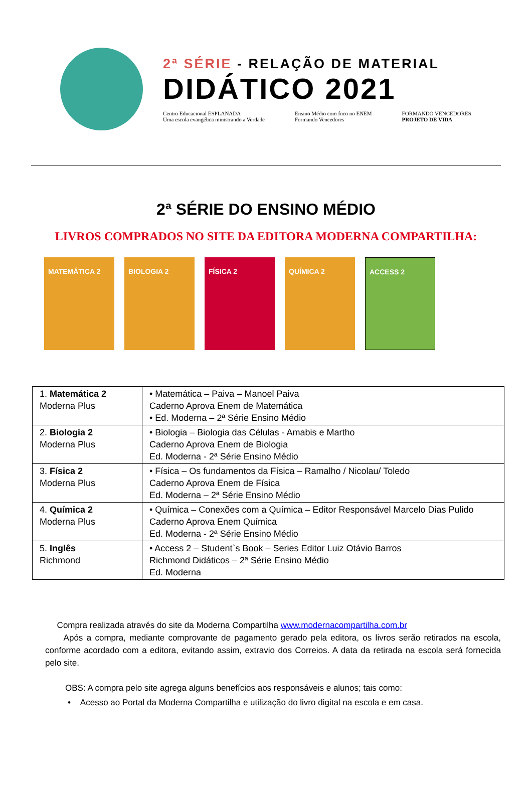2ª SÉRIE - RELAÇÃO DE MATERIAL
DIDÁTICO 2021
Centro Educacional ESPLANADA
Uma escola evangélica ministrando a Verdade
Ensino Médio com foco no ENEM
Formando Vencedores
FORMANDO VENCEDORES
PROJETO DE VIDA
2ª SÉRIE DO ENSINO MÉDIO
LIVROS COMPRADOS NO SITE DA EDITORA MODERNA COMPARTILHA:
MATEMÁTICA 2 BIOLOGIA 2 FÍSICA 2 QUÍMICA 2 ACCESS 2
| 1. Matemática 2 Moderna Plus | • Matemática – Paiva – Manoel Paiva Caderno Aprova Enem de Matemática • Ed. Moderna – 2ª Série Ensino Médio |
| 2. Biologia 2 Moderna Plus | • Biologia – Biologia das Células - Amabis e Martho Caderno Aprova Enem de Biologia Ed. Moderna - 2ª Série Ensino Médio |
| 3. Física 2 Moderna Plus | • Física – Os fundamentos da Física – Ramalho / Nicolau/ Toledo Caderno Aprova Enem de Física Ed. Moderna – 2ª Série Ensino Médio |
| 4. Química 2 Moderna Plus | • Química – Conexões com a Química – Editor Responsável Marcelo Dias Pulido Caderno Aprova Enem Química Ed. Moderna - 2ª Série Ensino Médio |
| 5. Inglês Richmond | • Access 2 – Student`s Book – Series Editor Luiz Otávio Barros Richmond Didáticos – 2ª Série Ensino Médio Ed. Moderna |
Compra realizada através do site da Moderna Compartilha www.modernacompartilha.com.br
Após a compra, mediante comprovante de pagamento gerado pela editora, os livros serão retirados na escola, conforme acordado com a editora, evitando assim, extravio dos Correios. A data da retirada na escola será fornecida pelo site.
OBS: A compra pelo site agrega alguns benefícios aos responsáveis e alunos; tais como:
• Acesso ao Portal da Moderna Compartilha e utilização do livro digital na escola e em casa.